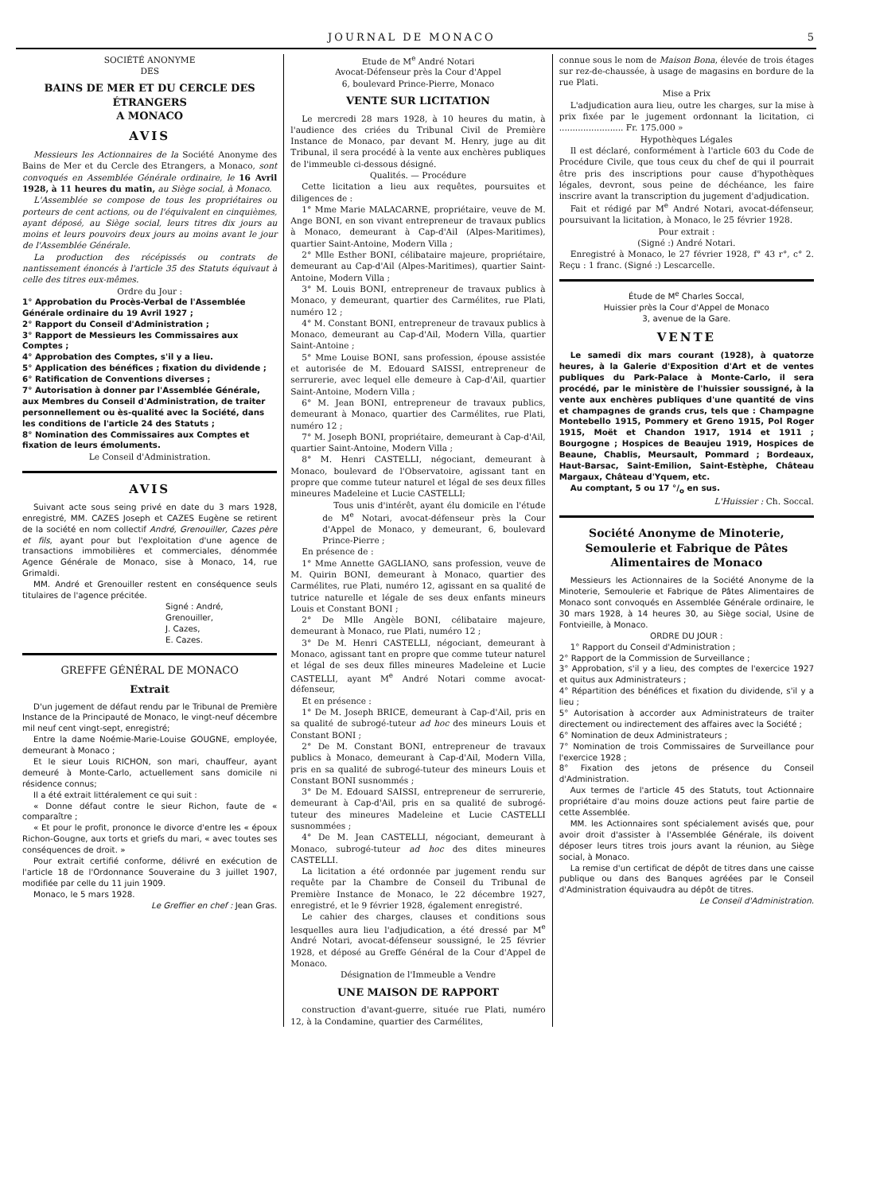JOURNAL DE MONACO 5
SOCIÉTÉ ANONYME
DES
BAINS DE MER ET DU CERCLE DES ÉTRANGERS
A MONACO
AVIS
Messieurs les Actionnaires de la Société Anonyme des Bains de Mer et du Cercle des Etrangers, a Monaco, sont convoqués en Assemblée Générale ordinaire, le 16 Avril 1928, à 11 heures du matin, au Siège social, à Monaco.
L'Assemblée se compose de tous les propriétaires ou porteurs de cent actions, ou de l'équivalent en cinquièmes, ayant déposé, au Siège social, leurs titres dix jours au moins et leurs pouvoirs deux jours au moins avant le jour de l'Assemblée Générale.
La production des récépissés ou contrats de nantissement énoncés à l'article 35 des Statuts équivaut à celle des titres eux-mêmes.
Ordre du Jour :
1° Approbation du Procès-Verbal de l'Assemblée Générale ordinaire du 19 Avril 1927 ;
2° Rapport du Conseil d'Administration ;
3° Rapport de Messieurs les Commissaires aux Comptes ;
4° Approbation des Comptes, s'il y a lieu.
5° Application des bénéfices ; fixation du dividende ;
6° Ratification de Conventions diverses ;
7° Autorisation à donner par l'Assemblée Générale, aux Membres du Conseil d'Administration, de traiter personnellement ou ès-qualité avec la Société, dans les conditions de l'article 24 des Statuts ;
8° Nomination des Commissaires aux Comptes et fixation de leurs émoluments.
Le Conseil d'Administration.
AVIS
Suivant acte sous seing privé en date du 3 mars 1928, enregistré, MM. CAZES Joseph et CAZES Eugène se retirent de la société en nom collectif André, Grenouiller, Cazes père et fils, ayant pour but l'exploitation d'une agence de transactions immobilières et commerciales, dénommée Agence Générale de Monaco, sise à Monaco, 14, rue Grimaldi.
MM. André et Grenouiller restent en conséquence seuls titulaires de l'agence précitée.
Signé : André,
Grenouiller,
J. Cazes,
E. Cazes.
GREFFE GÉNÉRAL DE MONACO
Extrait
D'un jugement de défaut rendu par le Tribunal de Première Instance de la Principauté de Monaco, le vingt-neuf décembre mil neuf cent vingt-sept, enregistré;
Entre la dame Noémie-Marie-Louise GOUGNE, employée, demeurant à Monaco ;
Et le sieur Louis RICHON, son mari, chauffeur, ayant demeuré à Monte-Carlo, actuellement sans domicile ni résidence connus;
Il a été extrait littéralement ce qui suit :
« Donne défaut contre le sieur Richon, faute de « comparaître ;
« Et pour le profit, prononce le divorce d'entre les « époux Richon-Gougne, aux torts et griefs du mari, « avec toutes ses conséquences de droit. »
Pour extrait certifié conforme, délivré en exécution de l'article 18 de l'Ordonnance Souveraine du 3 juillet 1907, modifiée par celle du 11 juin 1909.
Monaco, le 5 mars 1928.
Le Greffier en chef : Jean Gras.
Etude de M<sup>e</sup> André Notari
Avocat-Défenseur près la Cour d'Appel
6, boulevard Prince-Pierre, Monaco
VENTE SUR LICITATION
Le mercredi 28 mars 1928, à 10 heures du matin, à l'audience des criées du Tribunal Civil de Première Instance de Monaco, par devant M. Henry, juge au dit Tribunal, il sera procédé à la vente aux enchères publiques de l'immeuble ci-dessous désigné.
Qualités. — Procédure
Cette licitation a lieu aux requêtes, poursuites et diligences de :
1° Mme Marie MALACARNE, propriétaire, veuve de M. Ange BONI, en son vivant entrepreneur de travaux publics à Monaco, demeurant à Cap-d'Ail (Alpes-Maritimes), quartier Saint-Antoine, Modern Villa ;
2° Mlle Esther BONI, célibataire majeure, propriétaire, demeurant au Cap-d'Ail (Alpes-Maritimes), quartier Saint-Antoine, Modern Villa ;
3° M. Louis BONI, entrepreneur de travaux publics à Monaco, y demeurant, quartier des Carmélites, rue Plati, numéro 12 ;
4° M. Constant BONI, entrepreneur de travaux publics à Monaco, demeurant au Cap-d'Ail, Modern Villa, quartier Saint-Antoine ;
5° Mme Louise BONI, sans profession, épouse assistée et autorisée de M. Edouard SAISSI, entrepreneur de serrurerie, avec lequel elle demeure à Cap-d'Ail, quartier Saint-Antoine, Modern Villa ;
6° M. Jean BONI, entrepreneur de travaux publics, demeurant à Monaco, quartier des Carmélites, rue Plati, numéro 12 ;
7° M. Joseph BONI, propriétaire, demeurant à Cap-d'Ail, quartier Saint-Antoine, Modern Villa ;
8° M. Henri CASTELLI, négociant, demeurant à Monaco, boulevard de l'Observatoire, agissant tant en propre que comme tuteur naturel et légal de ses deux filles mineures Madeleine et Lucie CASTELLI;
Tous unis d'intérêt, ayant élu domicile en l'étude de M<sup>e</sup> Notari, avocat-défenseur près la Cour d'Appel de Monaco, y demeurant, 6, boulevard Prince-Pierre ;
En présence de :
1° Mme Annette GAGLIANO, sans profession, veuve de M. Quirin BONI, demeurant à Monaco, quartier des Carmélites, rue Plati, numéro 12, agissant en sa qualité de tutrice naturelle et légale de ses deux enfants mineurs Louis et Constant BONI ;
2° De Mlle Angèle BONI, célibataire majeure, demeurant à Monaco, rue Plati, numéro 12 ;
3° De M. Henri CASTELLI, négociant, demeurant à Monaco, agissant tant en propre que comme tuteur naturel et légal de ses deux filles mineures Madeleine et Lucie CASTELLI, ayant M<sup>e</sup> André Notari comme avocat-défenseur,
Et en présence :
1° De M. Joseph BRICE, demeurant à Cap-d'Ail, pris en sa qualité de subrogé-tuteur ad hoc des mineurs Louis et Constant BONI ;
2° De M. Constant BONI, entrepreneur de travaux publics à Monaco, demeurant à Cap-d'Ail, Modern Villa, pris en sa qualité de subrogé-tuteur des mineurs Louis et Constant BONI susnommés ;
3° De M. Edouard SAISSI, entrepreneur de serrurerie, demeurant à Cap-d'Ail, pris en sa qualité de subrogé-tuteur des mineures Madeleine et Lucie CASTELLI susnommées ;
4° De M. Jean CASTELLI, négociant, demeurant à Monaco, subrogé-tuteur ad hoc des dites mineures CASTELLI.
La licitation a été ordonnée par jugement rendu sur requête par la Chambre de Conseil du Tribunal de Première Instance de Monaco, le 22 décembre 1927, enregistré, et le 9 février 1928, également enregistré.
Le cahier des charges, clauses et conditions sous lesquelles aura lieu l'adjudication, a été dressé par M<sup>e</sup> André Notari, avocat-défenseur soussigné, le 25 février 1928, et déposé au Greffe Général de la Cour d'Appel de Monaco.
Désignation de l'Immeuble a Vendre
UNE MAISON DE RAPPORT
construction d'avant-guerre, située rue Plati, numéro 12, à la Condamine, quartier des Carmélites,
connue sous le nom de Maison Bona, élevée de trois étages sur rez-de-chaussée, à usage de magasins en bordure de la rue Plati.
Mise a Prix
L'adjudication aura lieu, outre les charges, sur la mise à prix fixée par le jugement ordonnant la licitation, ci ........................ Fr. 175.000 »
Hypothèques Légales
Il est déclaré, conformément à l'article 603 du Code de Procédure Civile, que tous ceux du chef de qui il pourrait être pris des inscriptions pour cause d'hypothèques légales, devront, sous peine de déchéance, les faire inscrire avant la transcription du jugement d'adjudication.
Fait et rédigé par M<sup>e</sup> André Notari, avocat-défenseur, poursuivant la licitation, à Monaco, le 25 février 1928.
Pour extrait :
(Signé :) André Notari.
Enregistré à Monaco, le 27 février 1928, f° 43 r°, c° 2. Reçu : 1 franc. (Signé :) Lescarcelle.
Étude de M<sup>e</sup> Charles Soccal,
Huissier près la Cour d'Appel de Monaco
3, avenue de la Gare.
VENTE
Le samedi dix mars courant (1928), à quatorze heures, à la Galerie d'Exposition d'Art et de ventes publiques du Park-Palace à Monte-Carlo, il sera procédé, par le ministère de l'huissier soussigné, à la vente aux enchères publiques d'une quantité de vins et champagnes de grands crus, tels que : Champagne Montebello 1915, Pommery et Greno 1915, Pol Roger 1915, Moët et Chandon 1917, 1914 et 1911 ; Bourgogne ; Hospices de Beaujeu 1919, Hospices de Beaune, Chablis, Meursault, Pommard ; Bordeaux, Haut-Barsac, Saint-Emilion, Saint-Estèphe, Château Margaux, Château d'Yquem, etc.
Au comptant, 5 ou 17 °/<sub>o</sub> en sus.
L'Huissier : Ch. Soccal.
Société Anonyme de Minoterie, Semoulerie et Fabrique de Pâtes Alimentaires de Monaco
Messieurs les Actionnaires de la Société Anonyme de la Minoterie, Semoulerie et Fabrique de Pâtes Alimentaires de Monaco sont convoqués en Assemblée Générale ordinaire, le 30 mars 1928, à 14 heures 30, au Siège social, Usine de Fontvieille, à Monaco.
ORDRE DU JOUR :
1° Rapport du Conseil d'Administration ;
2° Rapport de la Commission de Surveillance ;
3° Approbation, s'il y a lieu, des comptes de l'exercice 1927 et quitus aux Administrateurs ;
4° Répartition des bénéfices et fixation du dividende, s'il y a lieu ;
5° Autorisation à accorder aux Administrateurs de traiter directement ou indirectement des affaires avec la Société ;
6° Nomination de deux Administrateurs ;
7° Nomination de trois Commissaires de Surveillance pour l'exercice 1928 ;
8° Fixation des jetons de présence du Conseil d'Administration.
Aux termes de l'article 45 des Statuts, tout Actionnaire propriétaire d'au moins douze actions peut faire partie de cette Assemblée.
MM. les Actionnaires sont spécialement avisés que, pour avoir droit d'assister à l'Assemblée Générale, ils doivent déposer leurs titres trois jours avant la réunion, au Siège social, à Monaco.
La remise d'un certificat de dépôt de titres dans une caisse publique ou dans des Banques agréées par le Conseil d'Administration équivaudra au dépôt de titres.
Le Conseil d'Administration.